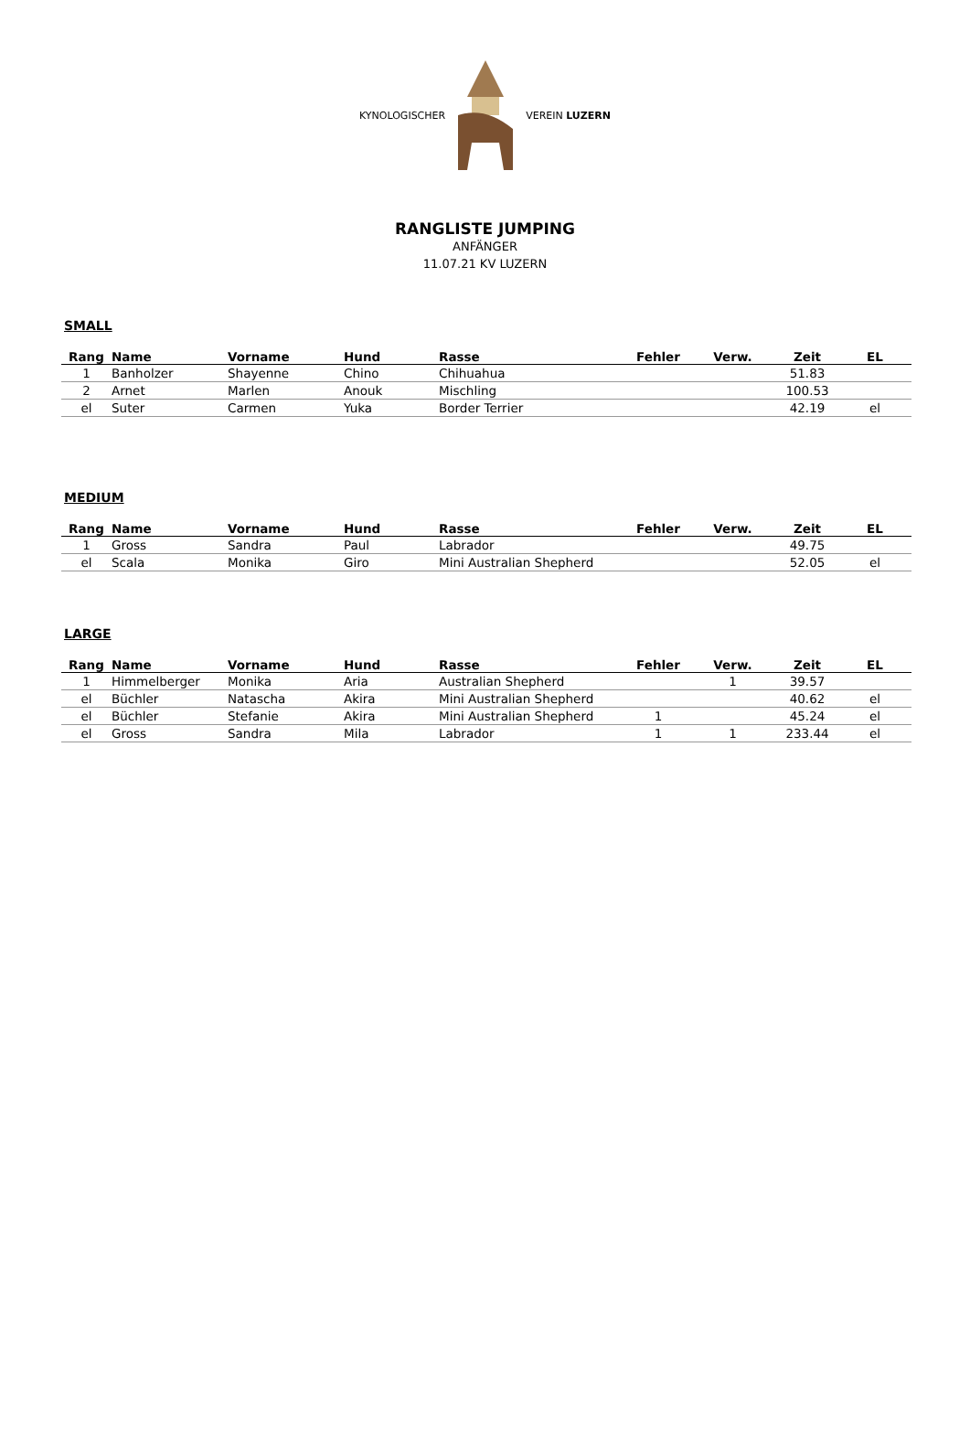KYNOLOGISCHER VEREIN LUZERN
RANGLISTE JUMPING
ANFÄNGER
11.07.21 KV LUZERN
SMALL
| Rang | Name | Vorname | Hund | Rasse | Fehler | Verw. | Zeit | EL |
| --- | --- | --- | --- | --- | --- | --- | --- | --- |
| 1 | Banholzer | Shayenne | Chino | Chihuahua | | | 51.83 | |
| 2 | Arnet | Marlen | Anouk | Mischling | | | 100.53 | |
| el | Suter | Carmen | Yuka | Border Terrier | | | 42.19 | el |
MEDIUM
| Rang | Name | Vorname | Hund | Rasse | Fehler | Verw. | Zeit | EL |
| --- | --- | --- | --- | --- | --- | --- | --- | --- |
| 1 | Gross | Sandra | Paul | Labrador | | | 49.75 | |
| el | Scala | Monika | Giro | Mini Australian Shepherd | | | 52.05 | el |
LARGE
| Rang | Name | Vorname | Hund | Rasse | Fehler | Verw. | Zeit | EL |
| --- | --- | --- | --- | --- | --- | --- | --- | --- |
| 1 | Himmelberger | Monika | Aria | Australian Shepherd | | 1 | 39.57 | |
| el | Büchler | Natascha | Akira | Mini Australian Shepherd | | | 40.62 | el |
| el | Büchler | Stefanie | Akira | Mini Australian Shepherd | 1 | | 45.24 | el |
| el | Gross | Sandra | Mila | Labrador | 1 | 1 | 233.44 | el |